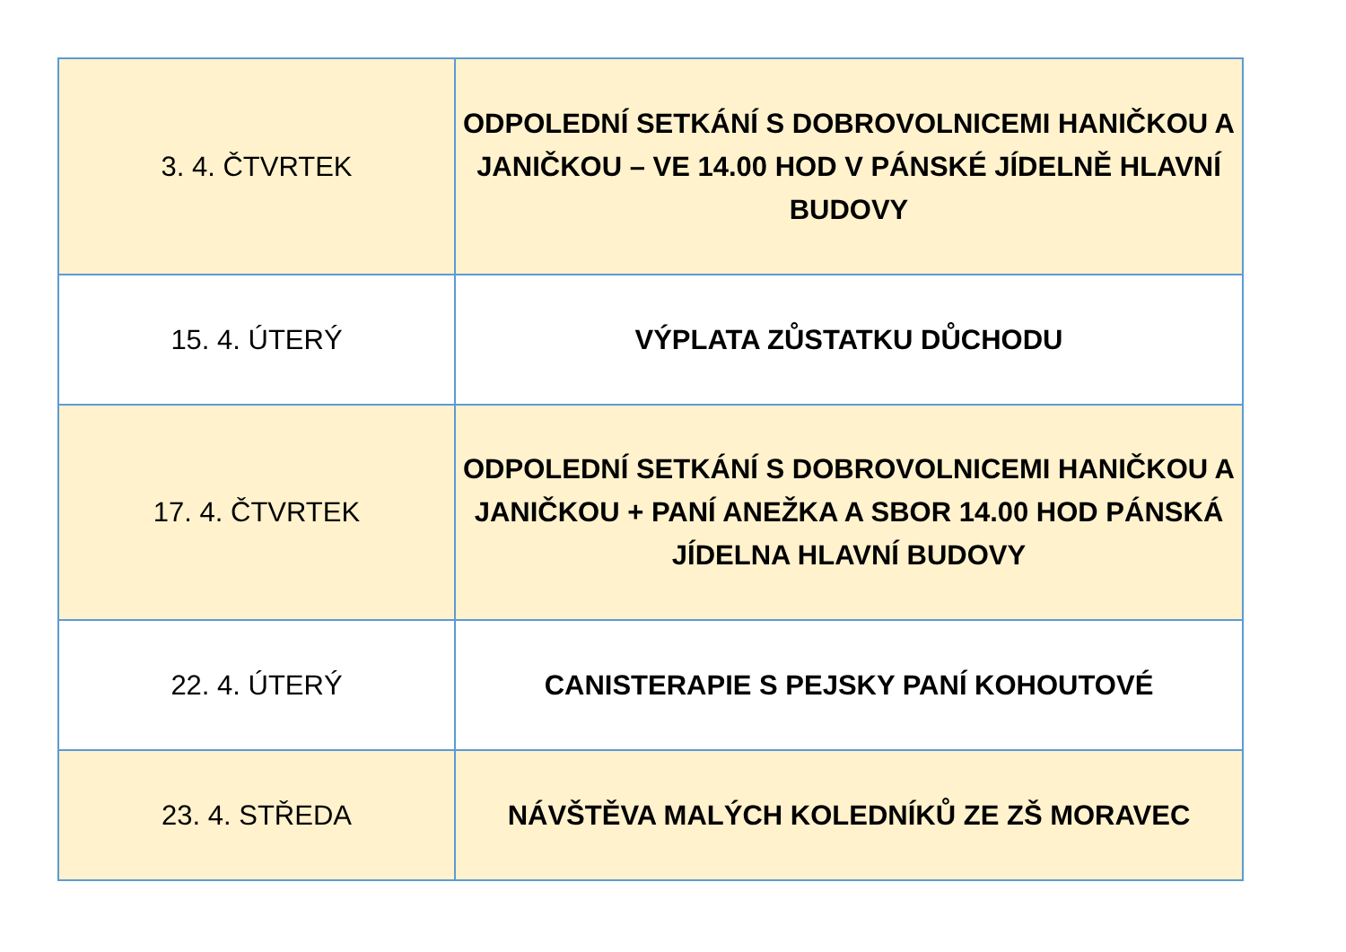| 3. 4. ČTVRTEK | ODPOLEDNÍ SETKÁNÍ S DOBROVOLNICEMI HANIČKOU A JANIČKOU – VE 14.00 HOD V PÁNSKÉ JÍDELNĚ HLAVNÍ BUDOVY |
| 15. 4. ÚTERÝ | VÝPLATA ZŮSTATKU DŮCHODU |
| 17. 4. ČTVRTEK | ODPOLEDNÍ SETKÁNÍ S DOBROVOLNICEMI HANIČKOU A JANIČKOU + PANÍ ANEŽKA A SBOR 14.00 HOD PÁNSKÁ JÍDELNA HLAVNÍ BUDOVY |
| 22. 4. ÚTERÝ | CANISTERAPIE S PEJSKY PANÍ KOHOUTOVÉ |
| 23. 4. STŘEDA | NÁVŠTĚVA MALÝCH KOLEDNÍKŮ ZE ZŠ MORAVEC |